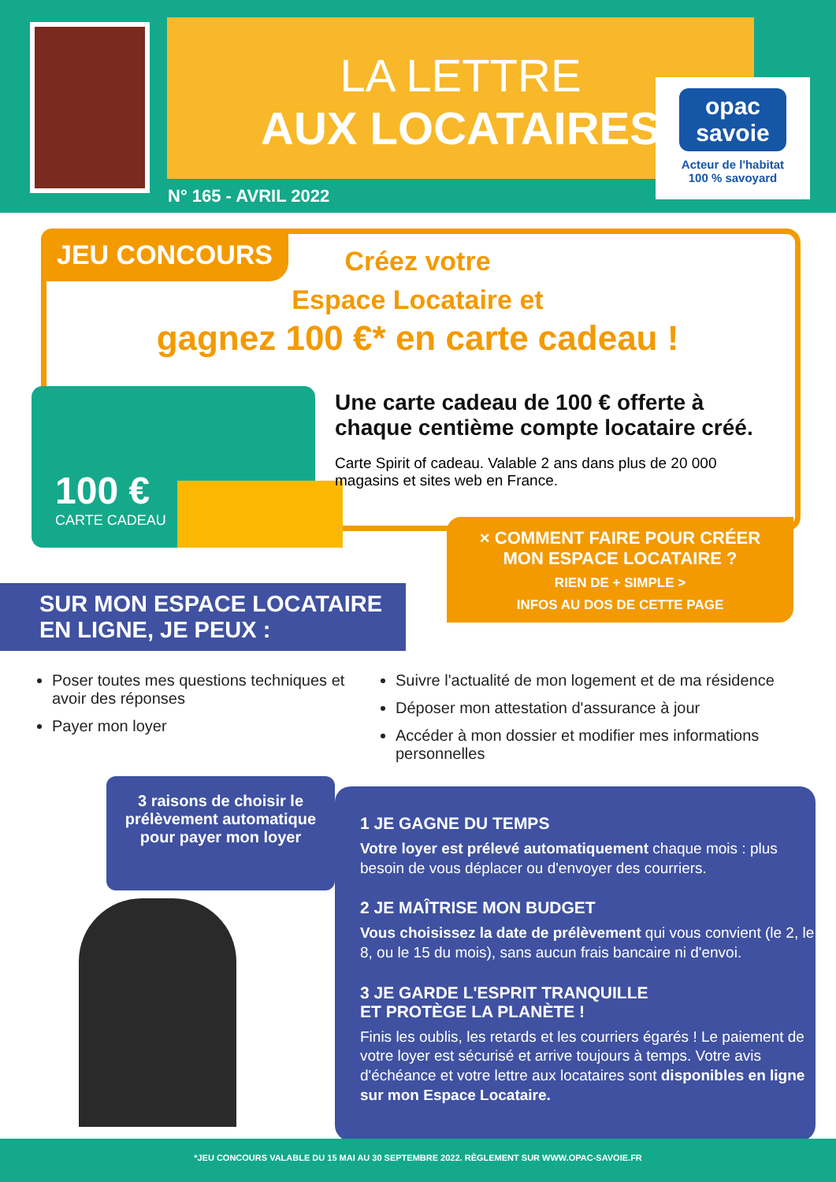LA LETTRE
AUX LOCATAIRES
opac savoie
Acteur de l'habitat
100 % savoyard
N° 165 - AVRIL 2022
JEU CONCOURS
Créez votre
Espace Locataire et
gagnez 100 €* en carte cadeau !
100 €
CARTE CADEAU
Une carte cadeau de 100 € offerte à chaque centième compte locataire créé.
Carte Spirit of cadeau. Valable 2 ans dans plus de 20 000 magasins et sites web en France.
× COMMENT FAIRE POUR CRÉER
MON ESPACE LOCATAIRE ?
RIEN DE + SIMPLE >
INFOS AU DOS DE CETTE PAGE
SUR MON ESPACE LOCATAIRE
EN LIGNE, JE PEUX :
Poser toutes mes questions techniques et avoir des réponses
Payer mon loyer
Suivre l'actualité de mon logement et de ma résidence
Déposer mon attestation d'assurance à jour
Accéder à mon dossier et modifier mes informations personnelles
3 raisons de choisir le prélèvement automatique pour payer mon loyer
1 JE GAGNE DU TEMPS
Votre loyer est prélevé automatiquement chaque mois : plus besoin de vous déplacer ou d'envoyer des courriers.
2 JE MAÎTRISE MON BUDGET
Vous choisissez la date de prélèvement qui vous convient (le 2, le 8, ou le 15 du mois), sans aucun frais bancaire ni d'envoi.
3 JE GARDE L'ESPRIT TRANQUILLE
ET PROTÈGE LA PLANÈTE !
Finis les oublis, les retards et les courriers égarés ! Le paiement de votre loyer est sécurisé et arrive toujours à temps. Votre avis d'échéance et votre lettre aux locataires sont disponibles en ligne sur mon Espace Locataire.
*JEU CONCOURS VALABLE DU 15 MAI AU 30 SEPTEMBRE 2022. RÈGLEMENT SUR WWW.OPAC-SAVOIE.FR